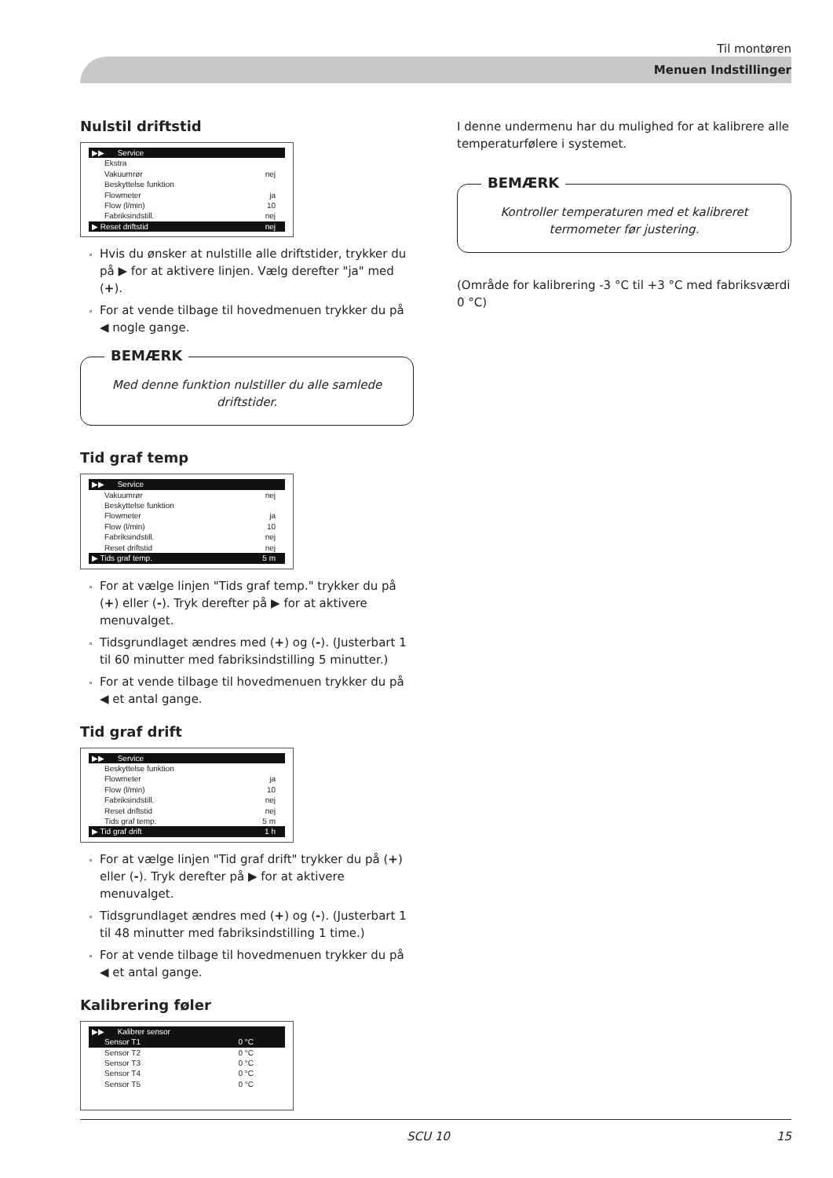Til montøren
Menuen Indstillinger
Nulstil driftstid
▶▶ Service
Ekstra
Vakuumrør nej
Beskyttelse funktion
Flowmeter ja
Flow (l/min) 10
Fabriksindstill. nej
▶ Reset driftstid nej
Hvis du ønsker at nulstille alle driftstider, trykker du på ▶ for at aktivere linjen. Vælg derefter "ja" med (+).
For at vende tilbage til hovedmenuen trykker du på ◀ nogle gange.
BEMÆRK
Med denne funktion nulstiller du alle samlede driftstider.
Tid graf temp
▶▶ Service
Vakuumrør nej
Beskyttelse funktion
Flowmeter ja
Flow (l/min) 10
Fabriksindstill. nej
Reset driftstid nej
▶ Tids graf temp. 5 m
For at vælge linjen "Tids graf temp." trykker du på (+) eller (-). Tryk derefter på ▶ for at aktivere menuvalget.
Tidsgrundlaget ændres med (+) og (-). (Justerbart 1 til 60 minutter med fabriksindstilling 5 minutter.)
For at vende tilbage til hovedmenuen trykker du på ◀ et antal gange.
Tid graf drift
▶▶ Service
Beskyttelse funktion
Flowmeter ja
Flow (l/min) 10
Fabriksindstill. nej
Reset driftstid nej
Tids graf temp. 5 m
▶ Tid graf drift 1 h
For at vælge linjen "Tid graf drift" trykker du på (+) eller (-). Tryk derefter på ▶ for at aktivere menuvalget.
Tidsgrundlaget ændres med (+) og (-). (Justerbart 1 til 48 minutter med fabriksindstilling 1 time.)
For at vende tilbage til hovedmenuen trykker du på ◀ et antal gange.
Kalibrering føler
▶▶ Kalibrer sensor
Sensor T1 0 °C
Sensor T2 0 °C
Sensor T3 0 °C
Sensor T4 0 °C
Sensor T5 0 °C
I denne undermenu har du mulighed for at kalibrere alle temperaturfølere i systemet.
BEMÆRK
Kontroller temperaturen med et kalibreret termometer før justering.
(Område for kalibrering -3 °C til +3 °C med fabriksværdi 0 °C)
SCU 10 15